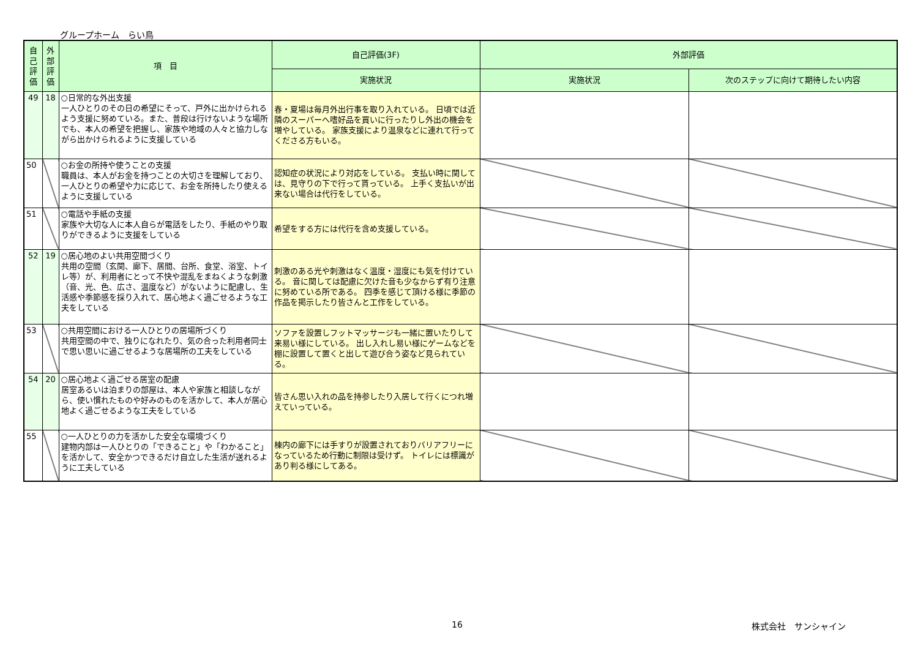グループホーム　らい鳥
| 自己評価 | 外部評価 | 項 目 | 自己評価(3F) | 外部評価 | |
| --- | --- | --- | --- | --- | --- |
| | | | 実施状況 | 実施状況 | 次のステップに向けて期待したい内容 |
| 49 | 18 | ○日常的な外出支援 一人ひとりのその日の希望にそって、戸外に出かけられるよう支援に努めている。また、普段は行けないような場所でも、本人の希望を把握し、家族や地域の人々と協力しながら出かけられるように支援している | 春・夏場は毎月外出行事を取り入れている。 日頃では近隣のスーパーへ嗜好品を買いに行ったりし外出の機会を増やしている。 家族支援により温泉などに連れて行ってくださる方もいる。 | | |
| 50 | | ○お金の所持や使うことの支援 職員は、本人がお金を持つことの大切さを理解しており、一人ひとりの希望や力に応じて、お金を所持したり使えるように支援している | 認知症の状況により対応をしている。 支払い時に関しては、見守りの下で行って貰っている。 上手く支払いが出来ない場合は代行をしている。 | | |
| 51 | | ○電話や手紙の支援 家族や大切な人に本人自らが電話をしたり、手紙のやり取りができるように支援をしている | 希望をする方には代行を含め支援している。 | | |
| 52 | 19 | ○居心地のよい共用空間づくり 共用の空間（玄関、廊下、居間、台所、食堂、浴室、トイレ等）が、利用者にとって不快や混乱をまねくような刺激（音、光、色、広さ、温度など）がないように配慮し、生活感や季節感を採り入れて、居心地よく過ごせるような工夫をしている | 刺激のある光や刺激はなく温度・湿度にも気を付けている。 音に関しては配慮に欠けた音も少なからず有り注意に努めている所である。 四季を感じて頂ける様に季節の作品を掲示したり皆さんと工作をしている。 | | |
| 53 | | ○共用空間における一人ひとりの居場所づくり 共用空間の中で、独りになれたり、気の合った利用者同士で思い思いに過ごせるような居場所の工夫をしている | ソファを設置しフットマッサージも一緒に置いたりして来易い様にしている。 出し入れし易い様にゲームなどを棚に設置して置くと出して遊び合う姿など見られている。 | | |
| 54 | 20 | ○居心地よく過ごせる居室の配慮 居室あるいは泊まりの部屋は、本人や家族と相談しながら、使い慣れたものや好みのものを活かして、本人が居心地よく過ごせるような工夫をしている | 皆さん思い入れの品を持参したり入居して行くにつれ増えていっている。 | | |
| 55 | | ○一人ひとりの力を活かした安全な環境づくり 建物内部は一人ひとりの「できること」や「わかること」を活かして、安全かつできるだけ自立した生活が送れるように工夫している | 棟内の廊下には手すりが設置されておりバリアフリーになっているため行動に制限は受けず。 トイレには標識があり判る様にしてある。 | | |
16 株式会社　サンシャイン